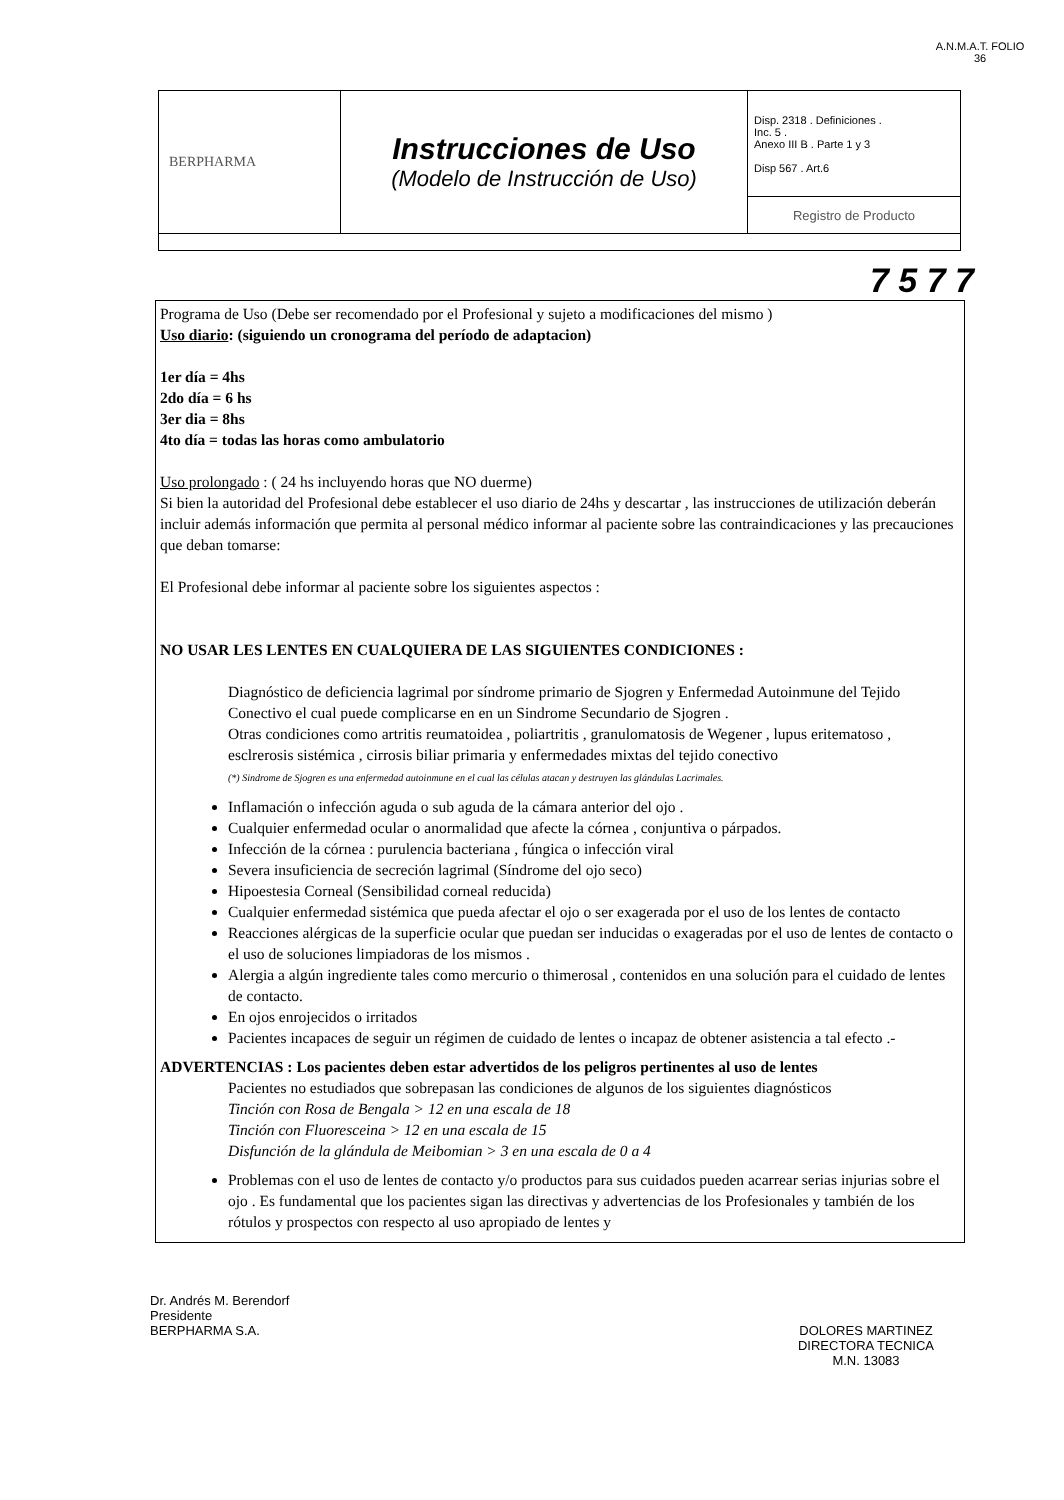A.N.M.A.T. FOLIO 36
| BERPHARMA | Instrucciones de Uso (Modelo de Instrucción de Uso) | Disp. 2318 . Definiciones . Inc. 5 . Anexo III B . Parte 1 y 3 Disp 567 . Art.6 |
| | | Registro de Producto |
7 5 7 7
Programa de Uso (Debe ser recomendado por el Profesional y sujeto a modificaciones del mismo )
Uso diario: (siguiendo un cronograma del período de adaptacion)
1er día = 4hs
2do día = 6 hs
3er dia = 8hs
4to día = todas las horas como ambulatorio
Uso prolongado : ( 24 hs incluyendo horas que NO duerme)
Si bien la autoridad del Profesional debe establecer el uso diario de 24hs y descartar , las instrucciones de utilización deberán incluir además información que permita al personal médico informar al paciente sobre las contraindicaciones y las precauciones que deban tomarse:
El Profesional debe informar al paciente sobre los siguientes aspectos :
NO USAR LES LENTES EN CUALQUIERA DE LAS SIGUIENTES CONDICIONES :
Diagnóstico de deficiencia lagrimal por síndrome primario de Sjogren y Enfermedad Autoinmune del Tejido Conectivo el cual puede complicarse en en un Sindrome Secundario de Sjogren .
Otras condiciones como artritis reumatoidea , poliartritis , granulomatosis de Wegener , lupus eritematoso , esclrerosis sistémica , cirrosis biliar primaria y enfermedades mixtas del tejido conectivo
(*) Sindrome de Sjogren es una enfermedad autoinmune en el cual las células atacan y destruyen las glándulas Lacrimales.
Inflamación o infección aguda o sub aguda de la cámara anterior del ojo .
Cualquier enfermedad ocular o anormalidad que afecte la córnea , conjuntiva o párpados.
Infección de la córnea : purulencia bacteriana , fúngica o infección viral
Severa insuficiencia de secreción lagrimal (Síndrome del ojo seco)
Hipoestesia Corneal (Sensibilidad corneal reducida)
Cualquier enfermedad sistémica que pueda afectar el ojo o ser exagerada por el uso de los lentes de contacto
Reacciones alérgicas de la superficie ocular que puedan ser inducidas o exageradas por el uso de lentes de contacto o el uso de soluciones limpiadoras de los mismos .
Alergia a algún ingrediente tales como mercurio o thimerosal , contenidos en una solución para el cuidado de lentes de contacto.
En ojos enrojecidos o irritados
Pacientes incapaces de seguir un régimen de cuidado de lentes o incapaz de obtener asistencia a tal efecto .-
ADVERTENCIAS : Los pacientes deben estar advertidos de los peligros pertinentes al uso de lentes
Pacientes no estudiados que sobrepasan las condiciones de algunos de los siguientes diagnósticos
Tinción con Rosa de Bengala > 12 en una escala de 18
Tinción con Fluoresceina > 12 en una escala de 15
Disfunción de la glándula de Meibomian > 3 en una escala de 0 a 4
Problemas con el uso de lentes de contacto y/o productos para sus cuidados pueden acarrear serias injurias sobre el ojo . Es fundamental que los pacientes sigan las directivas y advertencias de los Profesionales y también de los rótulos y prospectos con respecto al uso apropiado de lentes y
Dr. Andrés M. Berendorf
Presidente
BERPHARMA S.A.
DOLORES MARTINEZ
DIRECTORA TECNICA
M.N. 13083